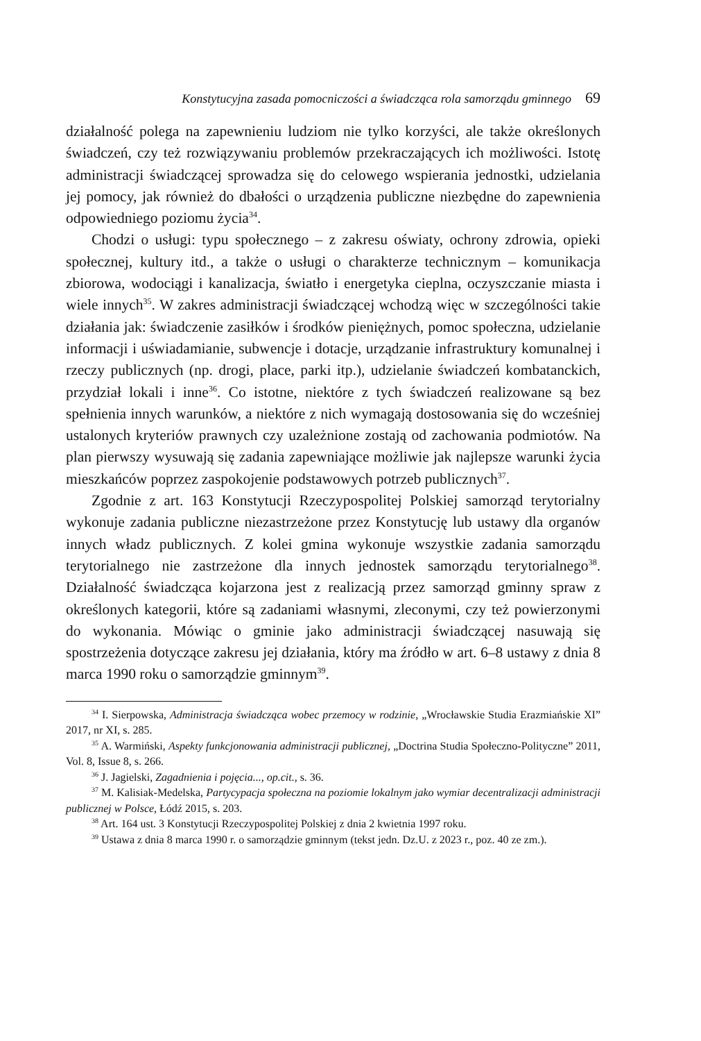Konstytucyjna zasada pomocniczości a świadcząca rola samorządu gminnego 69
działalność polega na zapewnieniu ludziom nie tylko korzyści, ale także określonych świadczeń, czy też rozwiązywaniu problemów przekraczających ich możliwości. Istotę administracji świadczącej sprowadza się do celowego wspierania jednostki, udzielania jej pomocy, jak również do dbałości o urządzenia publiczne niezbędne do zapewnienia odpowiedniego poziomu życia<sup>34</sup>.
Chodzi o usługi: typu społecznego – z zakresu oświaty, ochrony zdrowia, opieki społecznej, kultury itd., a także o usługi o charakterze technicznym – komunikacja zbiorowa, wodociągi i kanalizacja, światło i energetyka cieplna, oczyszczanie miasta i wiele innych<sup>35</sup>. W zakres administracji świadczącej wchodzą więc w szczególności takie działania jak: świadczenie zasiłków i środków pieniężnych, pomoc społeczna, udzielanie informacji i uświadamianie, subwencje i dotacje, urządzanie infrastruktury komunalnej i rzeczy publicznych (np. drogi, place, parki itp.), udzielanie świadczeń kombatanckich, przydział lokali i inne<sup>36</sup>. Co istotne, niektóre z tych świadczeń realizowane są bez spełnienia innych warunków, a niektóre z nich wymagają dostosowania się do wcześniej ustalonych kryteriów prawnych czy uzależnione zostają od zachowania podmiotów. Na plan pierwszy wysuwają się zadania zapewniające możliwie jak najlepsze warunki życia mieszkańców poprzez zaspokojenie podstawowych potrzeb publicznych<sup>37</sup>.
Zgodnie z art. 163 Konstytucji Rzeczypospolitej Polskiej samorząd terytorialny wykonuje zadania publiczne niezastrzeżone przez Konstytucję lub ustawy dla organów innych władz publicznych. Z kolei gmina wykonuje wszystkie zadania samorządu terytorialnego nie zastrzeżone dla innych jednostek samorządu terytorialnego<sup>38</sup>. Działalność świadcząca kojarzona jest z realizacją przez samorząd gminny spraw z określonych kategorii, które są zadaniami własnymi, zleconymi, czy też powierzonymi do wykonania. Mówiąc o gminie jako administracji świadczącej nasuwają się spostrzeżenia dotyczące zakresu jej działania, który ma źródło w art. 6–8 ustawy z dnia 8 marca 1990 roku o samorządzie gminnym<sup>39</sup>.
<sup>34</sup> I. Sierpowska, Administracja świadcząca wobec przemocy w rodzinie, „Wrocławskie Studia Erazmiańskie XI” 2017, nr XI, s. 285.
<sup>35</sup> A. Warmiński, Aspekty funkcjonowania administracji publicznej, „Doctrina Studia Społeczno-Polityczne” 2011, Vol. 8, Issue 8, s. 266.
<sup>36</sup> J. Jagielski, Zagadnienia i pojęcia..., op.cit., s. 36.
<sup>37</sup> M. Kalisiak-Medelska, Partycypacja społeczna na poziomie lokalnym jako wymiar decentralizacji administracji publicznej w Polsce, Łódź 2015, s. 203.
<sup>38</sup> Art. 164 ust. 3 Konstytucji Rzeczypospolitej Polskiej z dnia 2 kwietnia 1997 roku.
<sup>39</sup> Ustawa z dnia 8 marca 1990 r. o samorządzie gminnym (tekst jedn. Dz.U. z 2023 r., poz. 40 ze zm.).